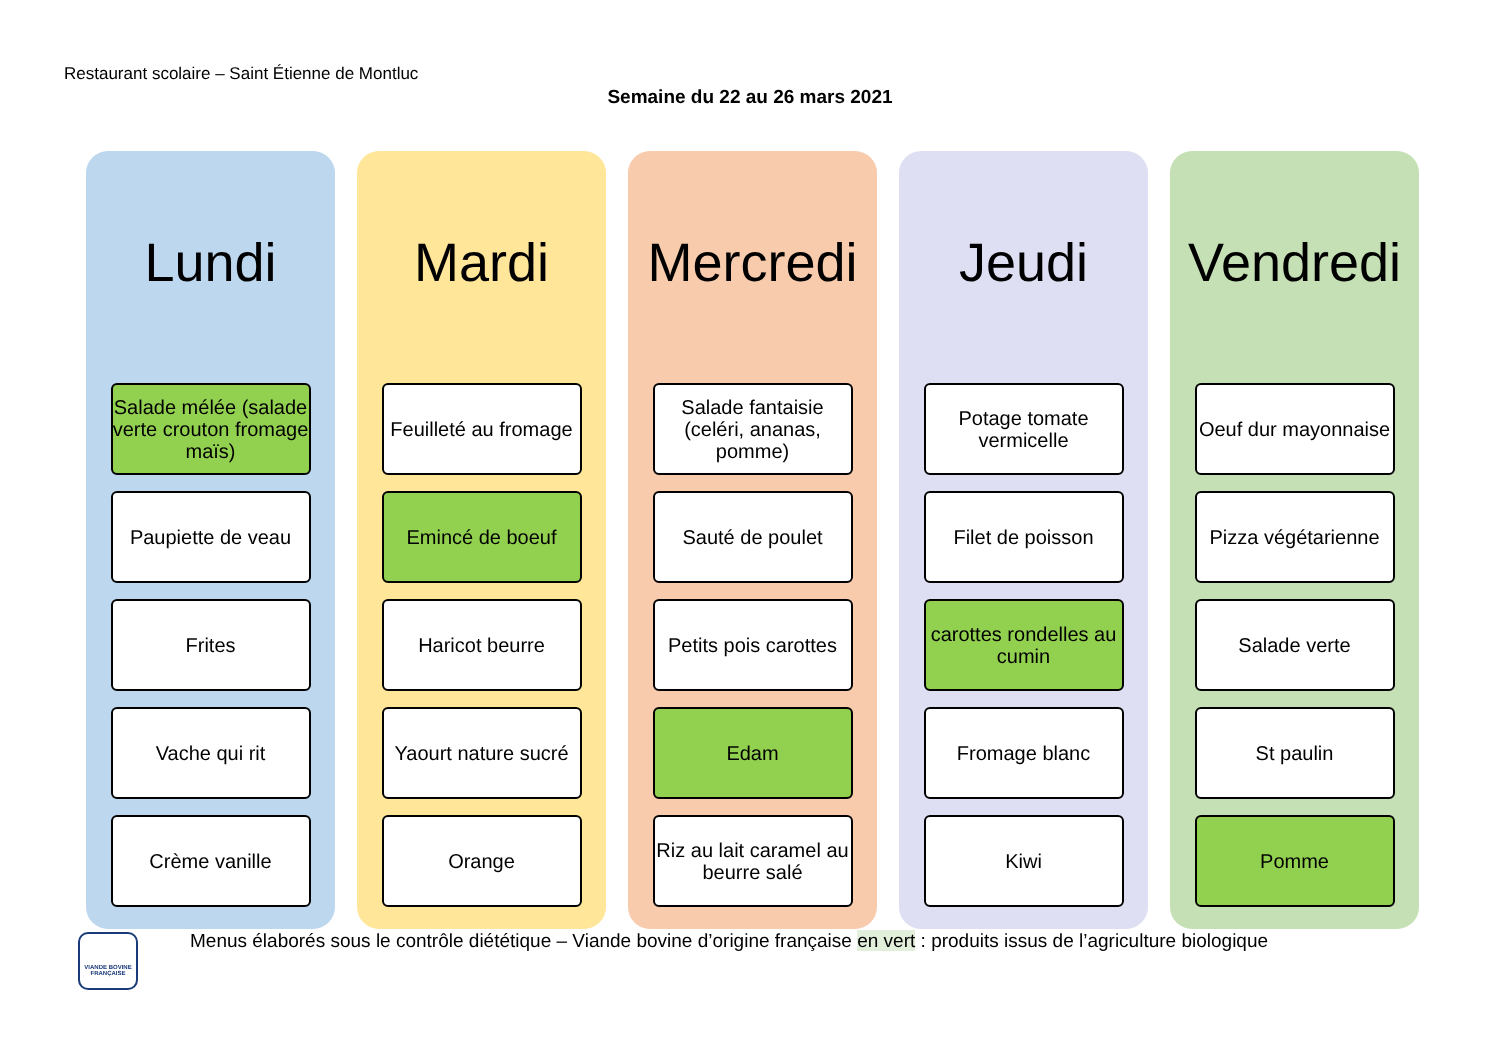Restaurant scolaire – Saint Étienne de Montluc
Semaine du 22 au 26 mars 2021
Lundi
Salade mélée (salade verte crouton fromage maïs)
Paupiette de veau
Frites
Vache qui rit
Crème vanille
Mardi
Feuilleté au fromage
Emincé de boeuf
Haricot beurre
Yaourt nature sucré
Orange
Mercredi
Salade fantaisie (celéri, ananas, pomme)
Sauté de poulet
Petits pois carottes
Edam
Riz au lait caramel au beurre salé
Jeudi
Potage tomate vermicelle
Filet de poisson
carottes rondelles au cumin
Fromage blanc
Kiwi
Vendredi
Oeuf dur mayonnaise
Pizza végétarienne
Salade verte
St paulin
Pomme
VIANDE BOVINE FRANÇAISE
Menus élaborés sous le contrôle diététique – Viande bovine d’origine française en vert : produits issus de l’agriculture biologique